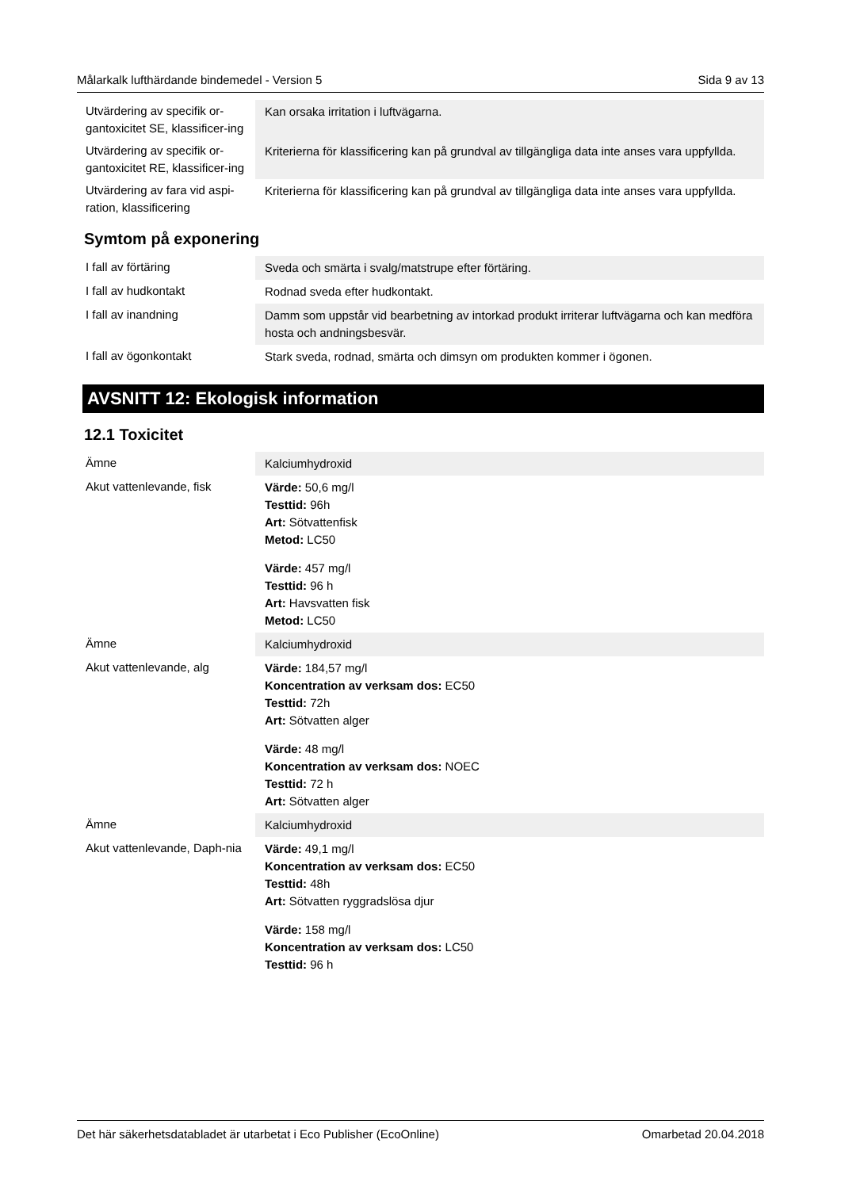Målarkalk lufthärdande bindemedel - Version 5 Sida 9 av 13
| Utvärdering av specifik or-gantoxicitet SE, klassificer-ing | Kan orsaka irritation i luftvägarna. |
| Utvärdering av specifik or-gantoxicitet RE, klassificer-ing | Kriterierna för klassificering kan på grundval av tillgängliga data inte anses vara uppfyllda. |
| Utvärdering av fara vid aspi-ration, klassificering | Kriterierna för klassificering kan på grundval av tillgängliga data inte anses vara uppfyllda. |
Symtom på exponering
| I fall av förtäring | Sveda och smärta i svalg/matstrupe efter förtäring. |
| I fall av hudkontakt | Rodnad sveda efter hudkontakt. |
| I fall av inandning | Damm som uppstår vid bearbetning av intorkad produkt irriterar luftvägarna och kan medföra hosta och andningsbesvär. |
| I fall av ögonkontakt | Stark sveda, rodnad, smärta och dimsyn om produkten kommer i ögonen. |
AVSNITT 12: Ekologisk information
12.1 Toxicitet
| Ämne | Kalciumhydroxid |
| Akut vattenlevande, fisk | Värde: 50,6 mg/l Testtid: 96h Art: Sötvattenfisk Metod: LC50 Värde: 457 mg/l Testtid: 96 h Art: Havsvatten fisk Metod: LC50 |
| Ämne | Kalciumhydroxid |
| Akut vattenlevande, alg | Värde: 184,57 mg/l Koncentration av verksam dos: EC50 Testtid: 72h Art: Sötvatten alger Värde: 48 mg/l Koncentration av verksam dos: NOEC Testtid: 72 h Art: Sötvatten alger |
| Ämne | Kalciumhydroxid |
| Akut vattenlevande, Daph-nia | Värde: 49,1 mg/l Koncentration av verksam dos: EC50 Testtid: 48h Art: Sötvatten ryggradslösa djur Värde: 158 mg/l Koncentration av verksam dos: LC50 Testtid: 96 h |
Det här säkerhetsdatabladet är utarbetat i Eco Publisher (EcoOnline) Omarbetad 20.04.2018